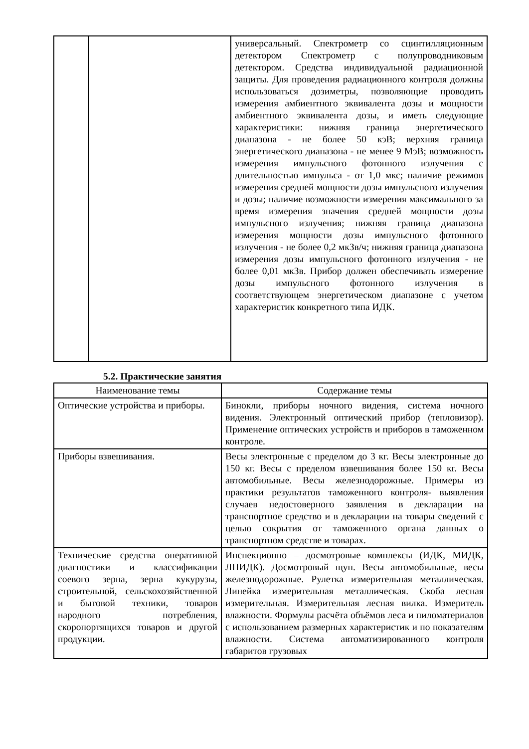| | | универсальный. Спектрометр со сцинтилляционным детектором Спектрометр с полупроводниковым детектором. Средства индивидуальной радиационной защиты. Для проведения радиационного контроля должны использоваться дозиметры, позволяющие проводить измерения амбиентного эквивалента дозы и мощности амбиентного эквивалента дозы, и иметь следующие характеристики: нижняя граница энергетического диапазона - не более 50 кэВ; верхняя граница энергетического диапазона - не менее 9 МэВ; возможность измерения импульсного фотонного излучения с длительностью импульса - от 1,0 мкс; наличие режимов измерения средней мощности дозы импульсного излучения и дозы; наличие возможности измерения максимального за время измерения значения средней мощности дозы импульсного излучения; нижняя граница диапазона измерения мощности дозы импульсного фотонного излучения - не более 0,2 мкЗв/ч; нижняя граница диапазона измерения дозы импульсного фотонного излучения - не более 0,01 мкЗв. Прибор должен обеспечивать измерение дозы импульсного фотонного излучения в соответствующем энергетическом диапазоне с учетом характеристик конкретного типа ИДК. |
5.2. Практические занятия
| Наименование темы | Содержание темы |
| --- | --- |
| Оптические устройства и приборы. | Бинокли, приборы ночного видения, система ночного видения. Электронный оптический прибор (тепловизор). Применение оптических устройств и приборов в таможенном контроле. |
| Приборы взвешивания. | Весы электронные с пределом до 3 кг. Весы электронные до 150 кг. Весы с пределом взвешивания более 150 кг. Весы автомобильные. Весы железнодорожные. Примеры из практики результатов таможенного контроля- выявления случаев недостоверного заявления в декларации на транспортное средство и в декларации на товары сведений с целью сокрытия от таможенного органа данных о транспортном средстве и товарах. |
| Технические средства оперативной диагностики и классификации соевого зерна, зерна кукурузы, строительной, сельскохозяйственной и бытовой техники, товаров народного потребления, скоропортящихся товаров и другой продукции. | Инспекционно – досмотровые комплексы (ИДК, МИДК, ЛПИДК). Досмотровый щуп. Весы автомобильные, весы железнодорожные. Рулетка измерительная металлическая. Линейка измерительная металлическая. Скоба лесная измерительная. Измерительная лесная вилка. Измеритель влажности. Формулы расчёта объёмов леса и пиломатериалов с использованием размерных характеристик и по показателям влажности. Система автоматизированного контроля габаритов грузовых |